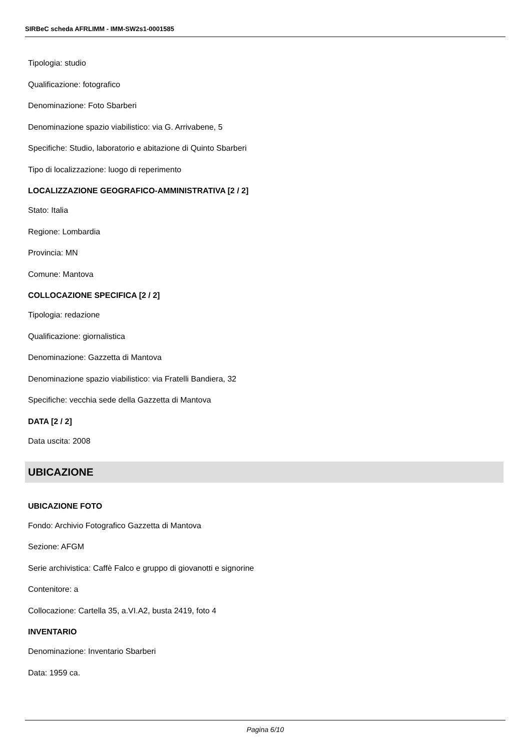SIRBeC scheda AFRLIMM - IMM-SW2s1-0001585
Tipologia: studio
Qualificazione: fotografico
Denominazione: Foto Sbarberi
Denominazione spazio viabilistico: via G. Arrivabene, 5
Specifiche: Studio, laboratorio e abitazione di Quinto Sbarberi
Tipo di localizzazione: luogo di reperimento
LOCALIZZAZIONE GEOGRAFICO-AMMINISTRATIVA [2 / 2]
Stato: Italia
Regione: Lombardia
Provincia: MN
Comune: Mantova
COLLOCAZIONE SPECIFICA [2 / 2]
Tipologia: redazione
Qualificazione: giornalistica
Denominazione: Gazzetta di Mantova
Denominazione spazio viabilistico: via Fratelli Bandiera, 32
Specifiche: vecchia sede della Gazzetta di Mantova
DATA [2 / 2]
Data uscita: 2008
UBICAZIONE
UBICAZIONE FOTO
Fondo: Archivio Fotografico Gazzetta di Mantova
Sezione: AFGM
Serie archivistica: Caffè Falco e gruppo di giovanotti e signorine
Contenitore: a
Collocazione: Cartella 35, a.VI.A2, busta 2419, foto 4
INVENTARIO
Denominazione: Inventario Sbarberi
Data: 1959 ca.
Pagina 6/10